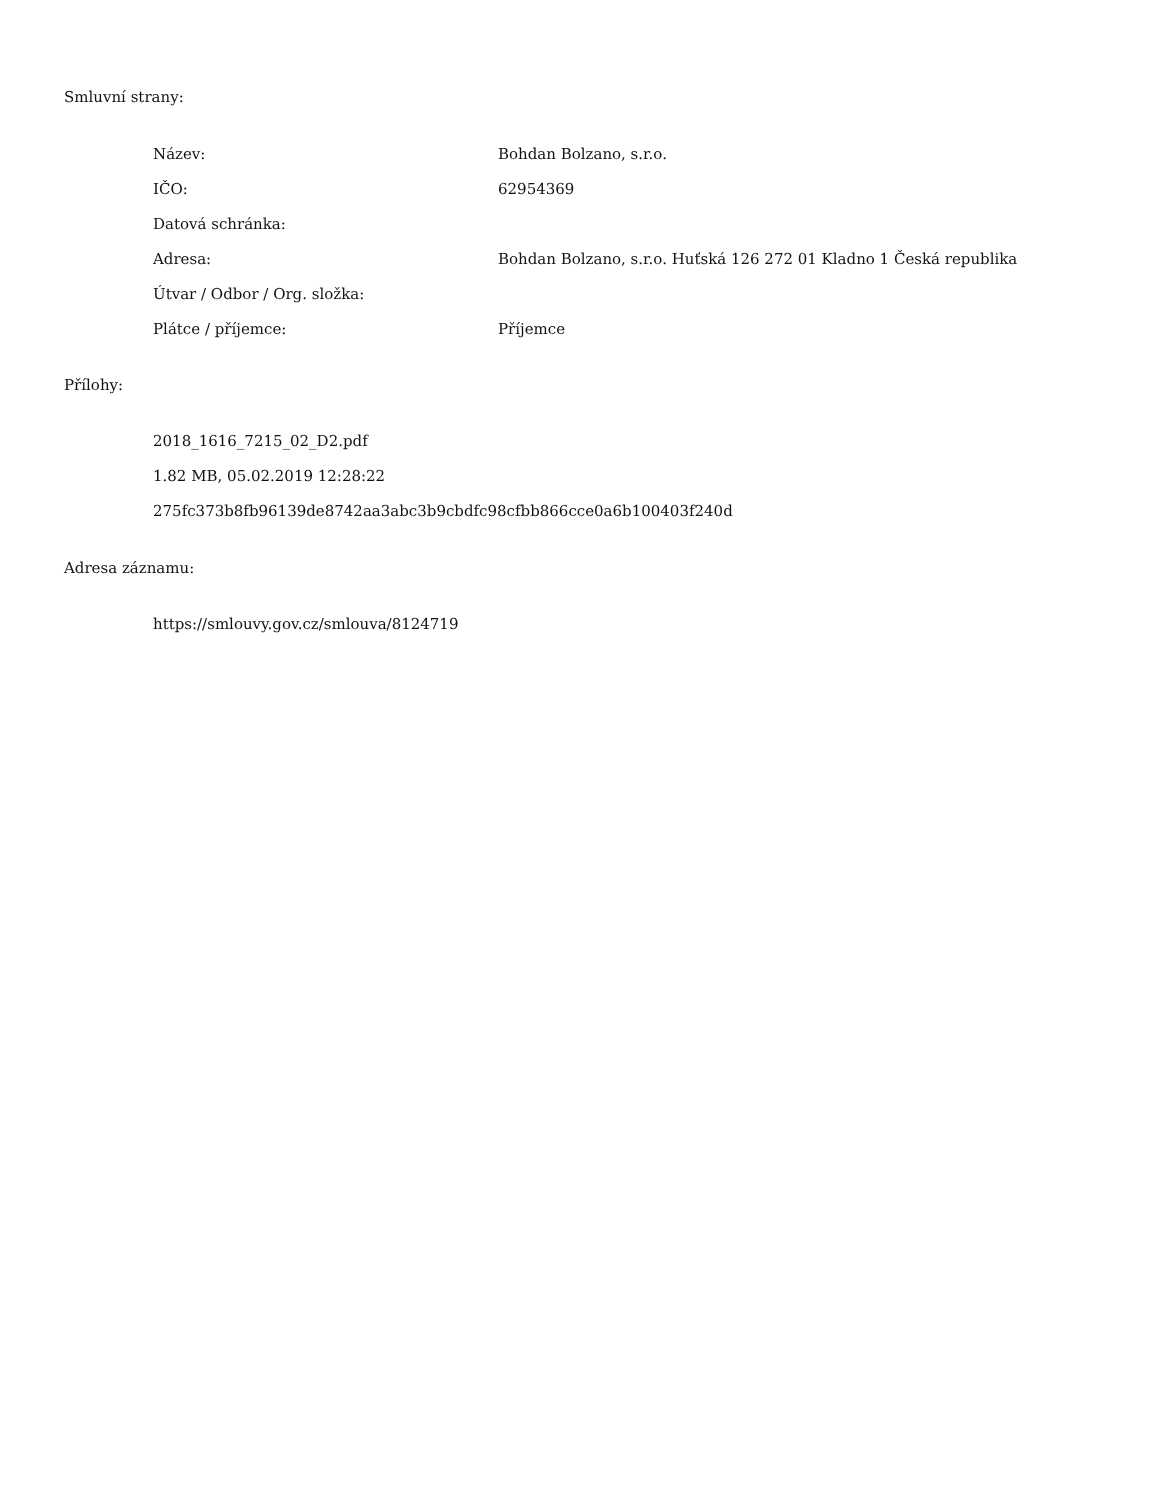Smluvní strany:
| Název: | Bohdan Bolzano, s.r.o. |
| IČO: | 62954369 |
| Datová schránka: | |
| Adresa: | Bohdan Bolzano, s.r.o. Huťská 126 272 01 Kladno 1 Česká republika |
| Útvar / Odbor / Org. složka: | |
| Plátce / příjemce: | Příjemce |
Přílohy:
2018_1616_7215_02_D2.pdf
1.82 MB, 05.02.2019 12:28:22
275fc373b8fb96139de8742aa3abc3b9cbdfc98cfbb866cce0a6b100403f240d
Adresa záznamu:
https://smlouvy.gov.cz/smlouva/8124719